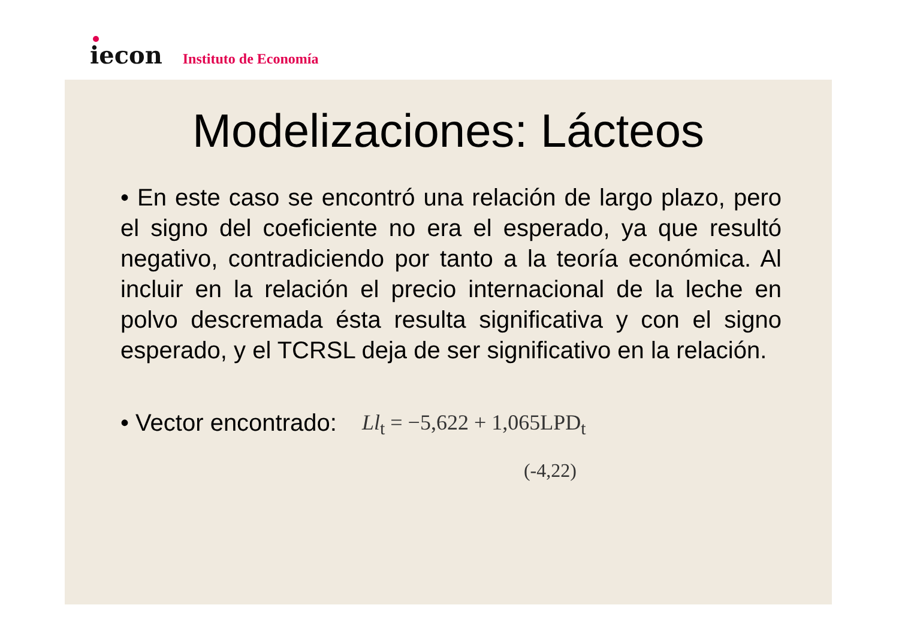iecon
Instituto de Economía
Modelizaciones: Lácteos
• En este caso se encontró una relación de largo plazo, pero el signo del coeficiente no era el esperado, ya que resultó negativo, contradiciendo por tanto a la teoría económica. Al incluir en la relación el precio internacional de la leche en polvo descremada ésta resulta significativa y con el signo esperado, y el TCRSL deja de ser significativo en la relación.
• Vector encontrado: Ll<sub>t</sub> = −5,622 + 1,065LPD<sub>t</sub>
(-4,22)